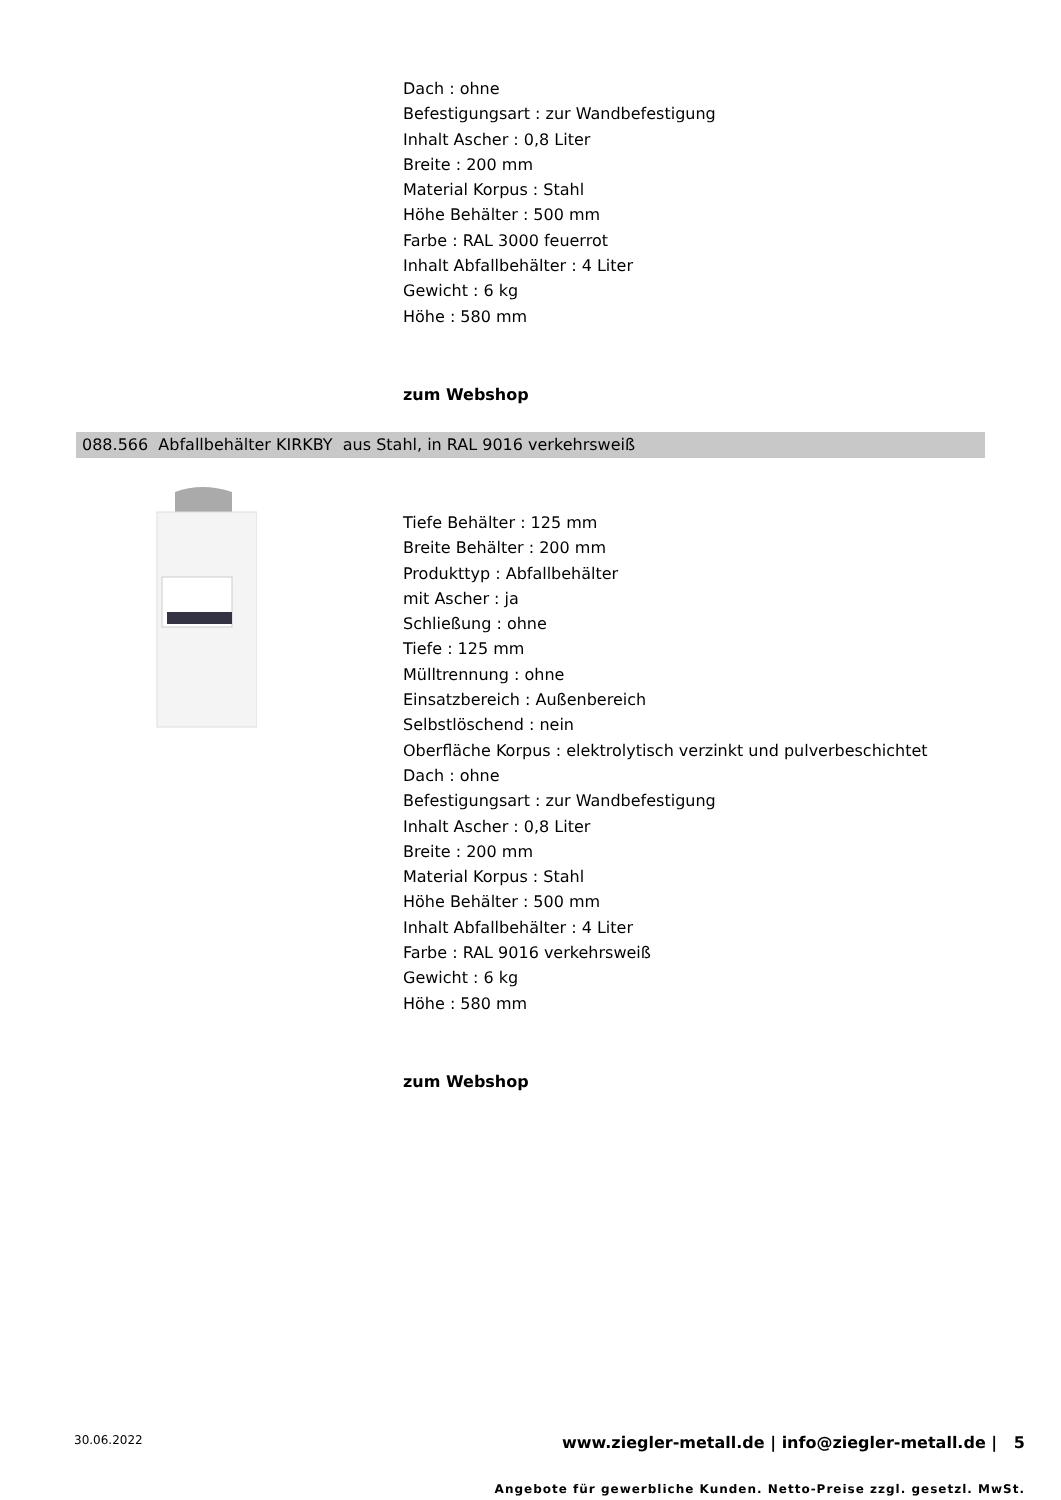Dach : ohne
Befestigungsart : zur Wandbefestigung
Inhalt Ascher : 0,8 Liter
Breite : 200 mm
Material Korpus : Stahl
Höhe Behälter : 500 mm
Farbe : RAL 3000 feuerrot
Inhalt Abfallbehälter : 4 Liter
Gewicht : 6 kg
Höhe : 580 mm
zum Webshop
088.566 Abfallbehälter KIRKBY aus Stahl, in RAL 9016 verkehrsweiß
Tiefe Behälter : 125 mm
Breite Behälter : 200 mm
Produkttyp : Abfallbehälter
mit Ascher : ja
Schließung : ohne
Tiefe : 125 mm
Mülltrennung : ohne
Einsatzbereich : Außenbereich
Selbstlöschend : nein
Oberfläche Korpus : elektrolytisch verzinkt und pulverbeschichtet
Dach : ohne
Befestigungsart : zur Wandbefestigung
Inhalt Ascher : 0,8 Liter
Breite : 200 mm
Material Korpus : Stahl
Höhe Behälter : 500 mm
Inhalt Abfallbehälter : 4 Liter
Farbe : RAL 9016 verkehrsweiß
Gewicht : 6 kg
Höhe : 580 mm
zum Webshop
30.06.2022 www.ziegler-metall.de | info@ziegler-metall.de | 5
Angebote für gewerbliche Kunden. Netto-Preise zzgl. gesetzl. MwSt.